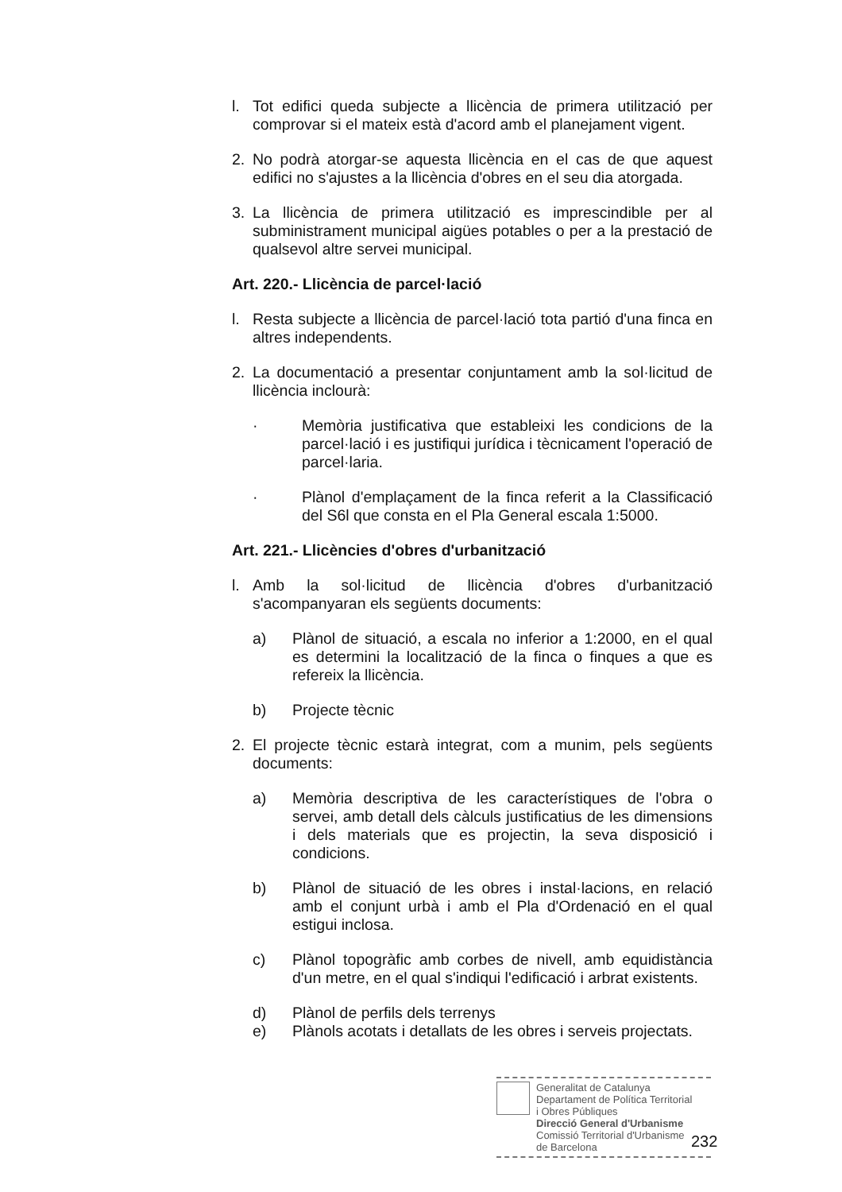l. Tot edifici queda subjecte a llicència de primera utilització per comprovar si el mateix està d'acord amb el planejament vigent.
2. No podrà atorgar-se aquesta llicència en el cas de que aquest edifici no s'ajustes a la llicència d'obres en el seu dia atorgada.
3. La llicència de primera utilització es imprescindible per al subministrament municipal aigües potables o per a la prestació de qualsevol altre servei municipal.
Art. 220.- Llicència de parcel·lació
l. Resta subjecte a llicència de parcel·lació tota partió d'una finca en altres independents.
2. La documentació a presentar conjuntament amb la sol·licitud de llicència inclourà:
· Memòria justificativa que estableixi les condicions de la parcel·lació i es justifiqui jurídica i tècnicament l'operació de parcel·laria.
· Plànol d'emplaçament de la finca referit a la Classificació del S6l que consta en el Pla General escala 1:5000.
Art. 221.- Llicències d'obres d'urbanització
l. Amb la sol·licitud de llicència d'obres d'urbanització s'acompanyaran els següents documents:
a) Plànol de situació, a escala no inferior a 1:2000, en el qual es determini la localització de la finca o finques a que es refereix la llicència.
b) Projecte tècnic
2. El projecte tècnic estarà integrat, com a munim, pels següents documents:
a) Memòria descriptiva de les característiques de l'obra o servei, amb detall dels càlculs justificatius de les dimensions i dels materials que es projectin, la seva disposició i condicions.
b) Plànol de situació de les obres i instal·lacions, en relació amb el conjunt urbà i amb el Pla d'Ordenació en el qual estigui inclosa.
c) Plànol topogràfic amb corbes de nivell, amb equidistància d'un metre, en el qual s'indiqui l'edificació i arbrat existents.
d) Plànol de perfils dels terrenys
e) Plànols acotats i detallats de les obres i serveis projectats.
Generalitat de Catalunya
Departament de Política Territorial
i Obres Públiques
Direcció General d'Urbanisme
Comissió Territorial d'Urbanisme
de Barcelona
232